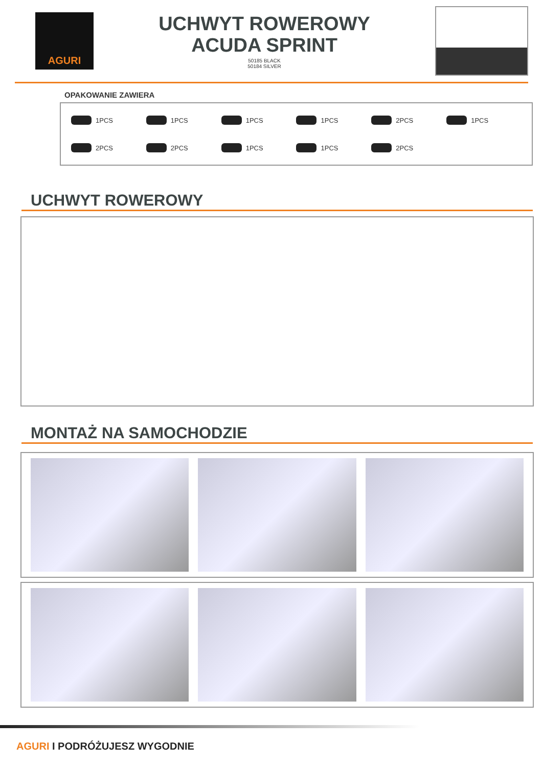AGURI
UCHWYT ROWEROWY
ACUDA SPRINT
50185 BLACK
50184 SILVER
OPAKOWANIE ZAWIERA
1PCS
1PCS
1PCS
1PCS
2PCS
1PCS
2PCS
2PCS
1PCS
1PCS
2PCS
UCHWYT ROWEROWY
MONTAŻ NA SAMOCHODZIE
AGURI I PODRÓŻUJESZ WYGODNIE